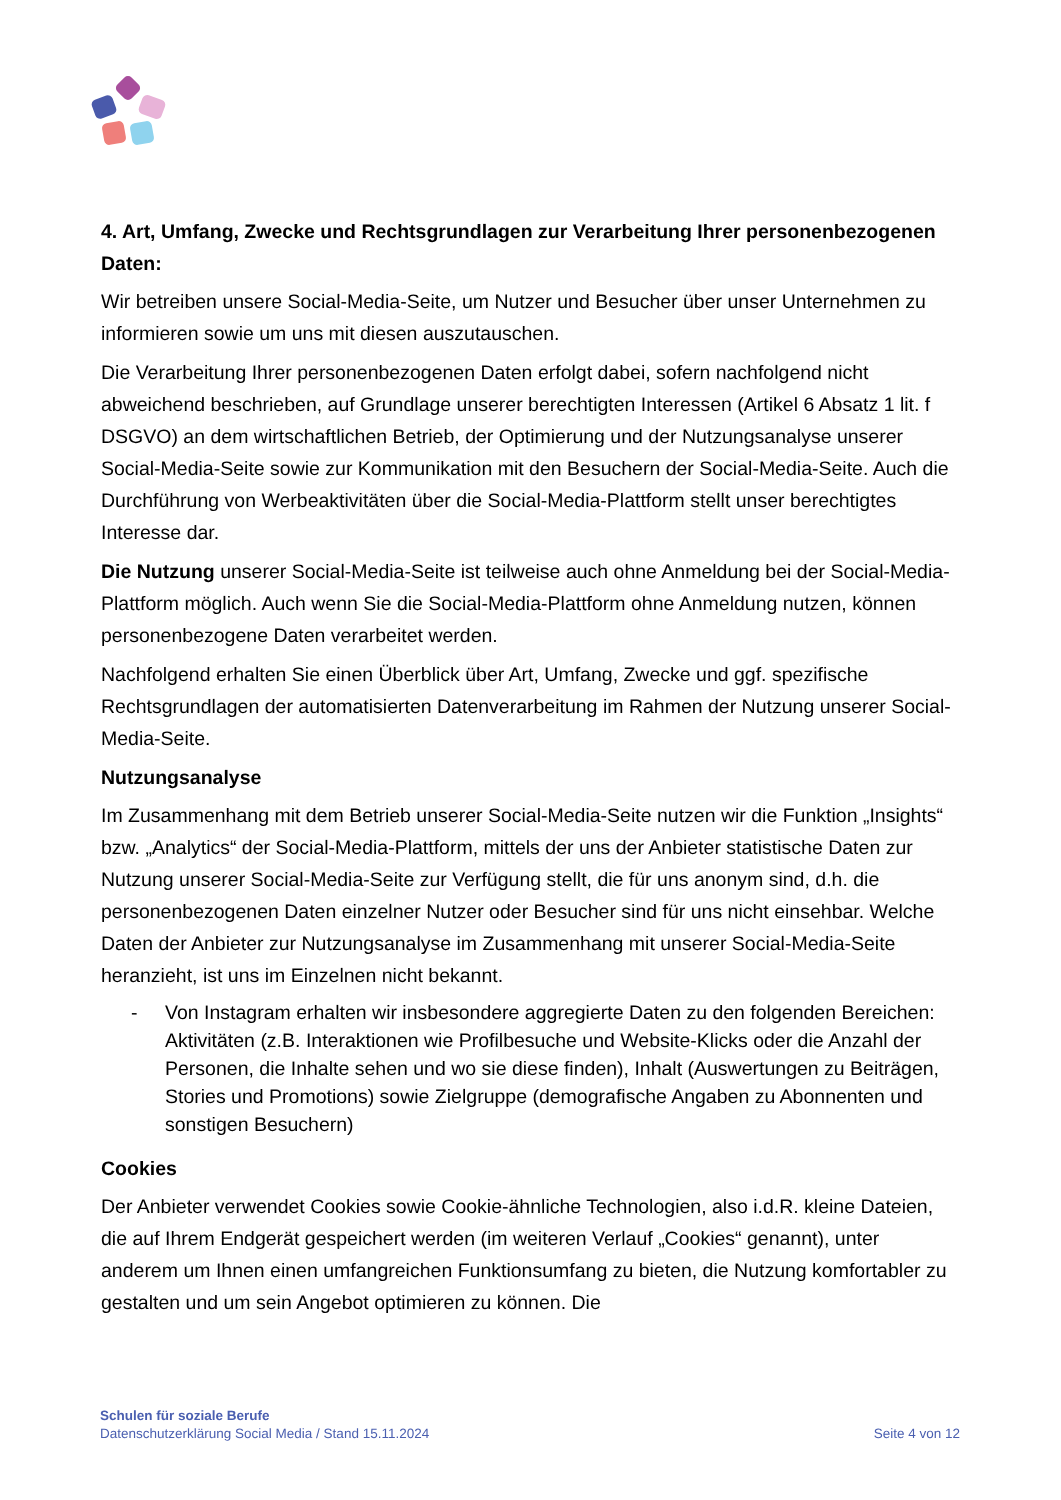4. Art, Umfang, Zwecke und Rechtsgrundlagen zur Verarbeitung Ihrer personenbezogenen Daten:
Wir betreiben unsere Social-Media-Seite, um Nutzer und Besucher über unser Unternehmen zu informieren sowie um uns mit diesen auszutauschen.
Die Verarbeitung Ihrer personenbezogenen Daten erfolgt dabei, sofern nachfolgend nicht abweichend beschrieben, auf Grundlage unserer berechtigten Interessen (Artikel 6 Absatz 1 lit. f DSGVO) an dem wirtschaftlichen Betrieb, der Optimierung und der Nutzungsanalyse unserer Social-Media-Seite sowie zur Kommunikation mit den Besuchern der Social-Media-Seite. Auch die Durchführung von Werbeaktivitäten über die Social-Media-Plattform stellt unser berechtigtes Interesse dar.
Die Nutzung unserer Social-Media-Seite ist teilweise auch ohne Anmeldung bei der Social-Media-Plattform möglich. Auch wenn Sie die Social-Media-Plattform ohne Anmeldung nutzen, können personenbezogene Daten verarbeitet werden.
Nachfolgend erhalten Sie einen Überblick über Art, Umfang, Zwecke und ggf. spezifische Rechtsgrundlagen der automatisierten Datenverarbeitung im Rahmen der Nutzung unserer Social-Media-Seite.
Nutzungsanalyse
Im Zusammenhang mit dem Betrieb unserer Social-Media-Seite nutzen wir die Funktion „Insights“ bzw. „Analytics“ der Social-Media-Plattform, mittels der uns der Anbieter statistische Daten zur Nutzung unserer Social-Media-Seite zur Verfügung stellt, die für uns anonym sind, d.h. die personenbezogenen Daten einzelner Nutzer oder Besucher sind für uns nicht einsehbar. Welche Daten der Anbieter zur Nutzungsanalyse im Zusammenhang mit unserer Social-Media-Seite heranzieht, ist uns im Einzelnen nicht bekannt.
- Von Instagram erhalten wir insbesondere aggregierte Daten zu den folgenden Bereichen: Aktivitäten (z.B. Interaktionen wie Profilbesuche und Website-Klicks oder die Anzahl der Personen, die Inhalte sehen und wo sie diese finden), Inhalt (Auswertungen zu Beiträgen, Stories und Promotions) sowie Zielgruppe (demografische Angaben zu Abonnenten und sonstigen Besuchern)
Cookies
Der Anbieter verwendet Cookies sowie Cookie-ähnliche Technologien, also i.d.R. kleine Dateien, die auf Ihrem Endgerät gespeichert werden (im weiteren Verlauf „Cookies“ genannt), unter anderem um Ihnen einen umfangreichen Funktionsumfang zu bieten, die Nutzung komfortabler zu gestalten und um sein Angebot optimieren zu können. Die
Schulen für soziale Berufe
Datenschutzerklärung Social Media / Stand 15.11.2024
Seite 4 von 12